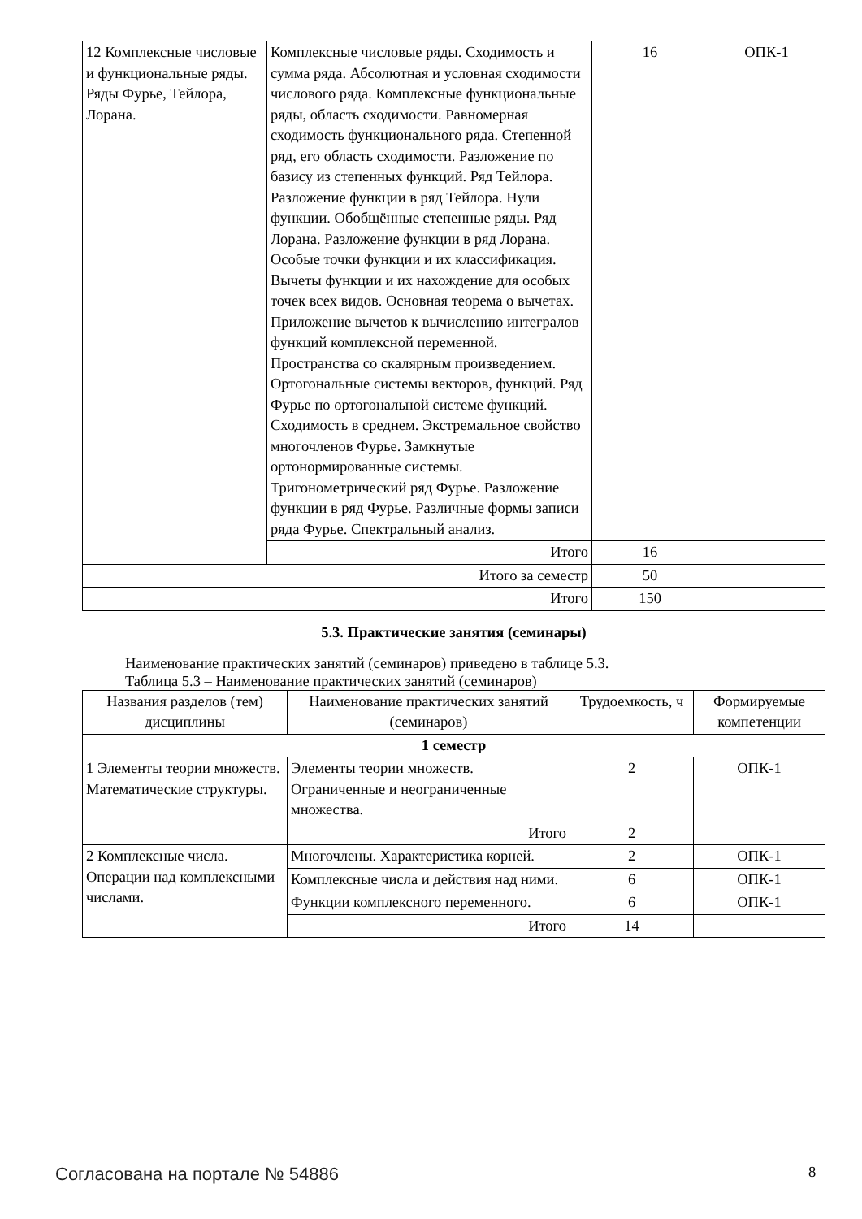| 12 Комплексные числовые и функциональные ряды. Ряды Фурье, Тейлора, Лорана. | Комплексные числовые ряды. Сходимость и сумма ряда. Абсолютная и условная сходимости числового ряда. Комплексные функциональные ряды, область сходимости. Равномерная сходимость функционального ряда. Степенной ряд, его область сходимости. Разложение по базису из степенных функций. Ряд Тейлора. Разложение функции в ряд Тейлора. Нули функции. Обобщённые степенные ряды. Ряд Лорана. Разложение функции в ряд Лорана. Особые точки функции и их классификация. Вычеты функции и их нахождение для особых точек всех видов. Основная теорема о вычетах. Приложение вычетов к вычислению интегралов функций комплексной переменной. Пространства со скалярным произведением. Ортогональные системы векторов, функций. Ряд Фурье по ортогональной системе функций. Сходимость в среднем. Экстремальное свойство многочленов Фурье. Замкнутые ортонормированные системы. Тригонометрический ряд Фурье. Разложение функции в ряд Фурье. Различные формы записи ряда Фурье. Спектральный анализ. | 16 | ОПК-1 |
| | Итого | 16 | |
| Итого за семестр | | 50 | |
| Итого | | 150 | |
5.3. Практические занятия (семинары)
Наименование практических занятий (семинаров) приведено в таблице 5.3.
Таблица 5.3 – Наименование практических занятий (семинаров)
| Названия разделов (тем) дисциплины | Наименование практических занятий (семинаров) | Трудоемкость, ч | Формируемые компетенции |
| --- | --- | --- | --- |
| 1 семестр | | | |
| 1 Элементы теории множеств. Математические структуры. | Элементы теории множеств. Ограниченные и неограниченные множества. | 2 | ОПК-1 |
| | Итого | 2 | |
| 2 Комплексные числа. Операции над комплексными числами. | Многочлены. Характеристика корней. | 2 | ОПК-1 |
| | Комплексные числа и действия над ними. | 6 | ОПК-1 |
| | Функции комплексного переменного. | 6 | ОПК-1 |
| | Итого | 14 | |
Согласована на портале № 54886 8